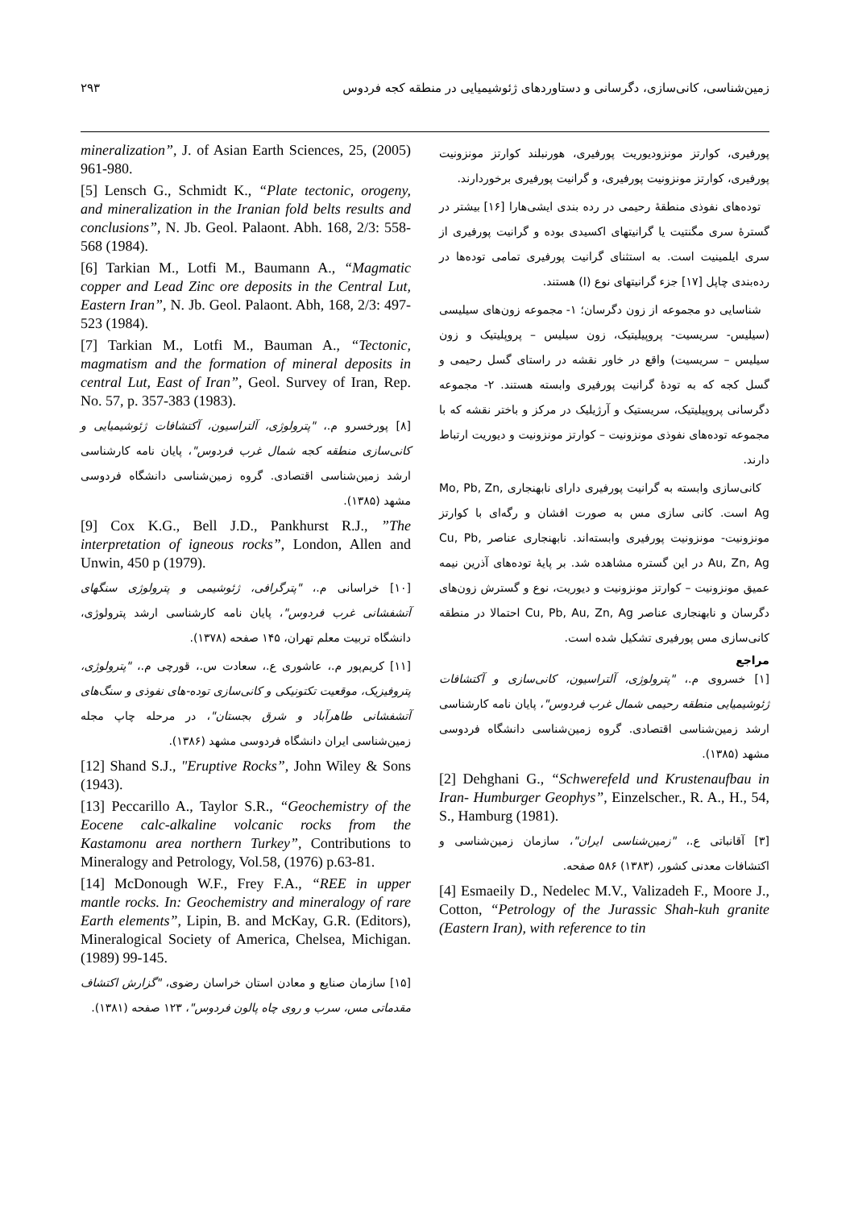زمین‌شناسی، کانی‌سازی، دگرسانی و دستاوردهای ژئوشیمیایی در منطقه کجه فردوس ۲۹۳
پورفیری، کوارتز مونزودیوریت پورفیری، هورنبلند کوارتز مونزونیت پورفیری، کوارتز مونزونیت پورفیری، و گرانیت پورفیری برخوردارند.
توده‌های نفوذی منطقهٔ رحیمی در رده بندی ایشی‌هارا [۱۶] بیشتر در گسترهٔ سری مگنتیت یا گرانیتهای اکسیدی بوده و گرانیت پورفیری از سری ایلمینیت است. به استثنای گرانیت پورفیری تمامی توده‌ها در رده‌بندی چاپل [۱۷] جزء گرانیتهای نوع (I) هستند.
شناسایی دو مجموعه از زون دگرسان؛ ۱- مجموعه زون‌های سیلیسی (سیلیس- سریسیت- پروپیلیتیک، زون سیلیس – پروپلیتیک و زون سیلیس – سریسیت) واقع در خاور نقشه در راستای گسل رحیمی و گسل کجه که به تودهٔ گرانیت پورفیری وابسته هستند. ۲- مجموعه دگرسانی پروپیلیتیک، سریستیک و آرژیلیک در مرکز و باختر نقشه که با مجموعه توده‌های نفوذی مونزونیت – کوارتز مونزونیت و دیوریت ارتباط دارند.
کانی‌سازی وابسته به گرانیت پورفیری دارای نابهنجاری Mo, Pb, Zn, Ag است. کانی سازی مس به صورت افشان و رگه‌ای با کوارتز مونزونیت- مونزونیت پورفیری وابسته‌اند. نابهنجاری عناصر Cu, Pb, Au, Zn, Ag در این گستره مشاهده شد. بر پایهٔ توده‌های آذرین نیمه عمیق مونزونیت – کوارتز مونزونیت و دیوریت، نوع و گسترش زون‌های دگرسان و نابهنجاری عناصر Cu, Pb, Au, Zn, Ag احتمالا در منطقه کانی‌سازی مس پورفیری تشکیل شده است.
مراجع
[۱] خسروی م.، "پترولوژی، آلتراسیون، کانی‌سازی و آکتشافات ژئوشیمیایی منطقه رحیمی شمال غرب فردوس"، پایان نامه کارشناسی ارشد زمین‌شناسی اقتصادی. گروه زمین‌شناسی دانشگاه فردوسی مشهد (۱۳۸۵).
[2] Dehghani G., “Schwerefeld und Krustenaufbau in Iran- Humburger Geophys”, Einzelscher., R. A., H., 54, S., Hamburg (1981).
[۳] آقانباتی ع.، "زمین‌شناسی ایران"، سازمان زمین‌شناسی و اکتشافات معدنی کشور، (۱۳۸۳) ۵۸۶ صفحه.
[4] Esmaeily D., Nedelec M.V., Valizadeh F., Moore J., Cotton, “Petrology of the Jurassic Shah-kuh granite (Eastern Iran), with reference to tin
mineralization”, J. of Asian Earth Sciences, 25, (2005) 961-980.
[5] Lensch G., Schmidt K., “Plate tectonic, orogeny, and mineralization in the Iranian fold belts results and conclusions”, N. Jb. Geol. Palaont. Abh. 168, 2/3: 558-568 (1984).
[6] Tarkian M., Lotfi M., Baumann A., “Magmatic copper and Lead Zinc ore deposits in the Central Lut, Eastern Iran”, N. Jb. Geol. Palaont. Abh, 168, 2/3: 497-523 (1984).
[7] Tarkian M., Lotfi M., Bauman A., “Tectonic, magmatism and the formation of mineral deposits in central Lut, East of Iran”, Geol. Survey of Iran, Rep. No. 57, p. 357-383 (1983).
[۸] پورخسرو م.، "پترولوژی، آلتراسیون، آکتشافات ژئوشیمیایی و کانی‌سازی منطقه کجه شمال غرب فردوس"، پایان نامه کارشناسی ارشد زمین‌شناسی اقتصادی. گروه زمین‌شناسی دانشگاه فردوسی مشهد (۱۳۸۵).
[9] Cox K.G., Bell J.D., Pankhurst R.J., ”The interpretation of igneous rocks”, London, Allen and Unwin, 450 p (1979).
[۱۰] خراسانی م.، "پترگرافی، ژئوشیمی و پترولوژی سنگهای آتشفشانی غرب فردوس"، پایان نامه کارشناسی ارشد پترولوژی، دانشگاه تربیت معلم تهران، ۱۴۵ صفحه (۱۳۷۸).
[۱۱] کریم‌پور م.، عاشوری ع.، سعادت س.، قورچی م.، "پترولوژی، پتروفیزیک، موقعیت تکتونیکی و کانی‌سازی توده-های نفوذی و سنگ‌های آتشفشانی طاهرآباد و شرق بجستان"، در مرحله چاپ مجله زمین‌شناسی ایران دانشگاه فردوسی مشهد (۱۳۸۶).
[12] Shand S.J., "Eruptive Rocks”, John Wiley & Sons (1943).
[13] Peccarillo A., Taylor S.R., “Geochemistry of the Eocene calc-alkaline volcanic rocks from the Kastamonu area northern Turkey”, Contributions to Mineralogy and Petrology, Vol.58, (1976) p.63-81.
[14] McDonough W.F., Frey F.A., “REE in upper mantle rocks. In: Geochemistry and mineralogy of rare Earth elements”, Lipin, B. and McKay, G.R. (Editors), Mineralogical Society of America, Chelsea, Michigan. (1989) 99-145.
[۱۵] سازمان صنایع و معادن استان خراسان رضوی، "گزارش اکتشاف مقدماتی مس، سرب و روی چاه پالون فردوس"، ۱۲۳ صفحه (۱۳۸۱).